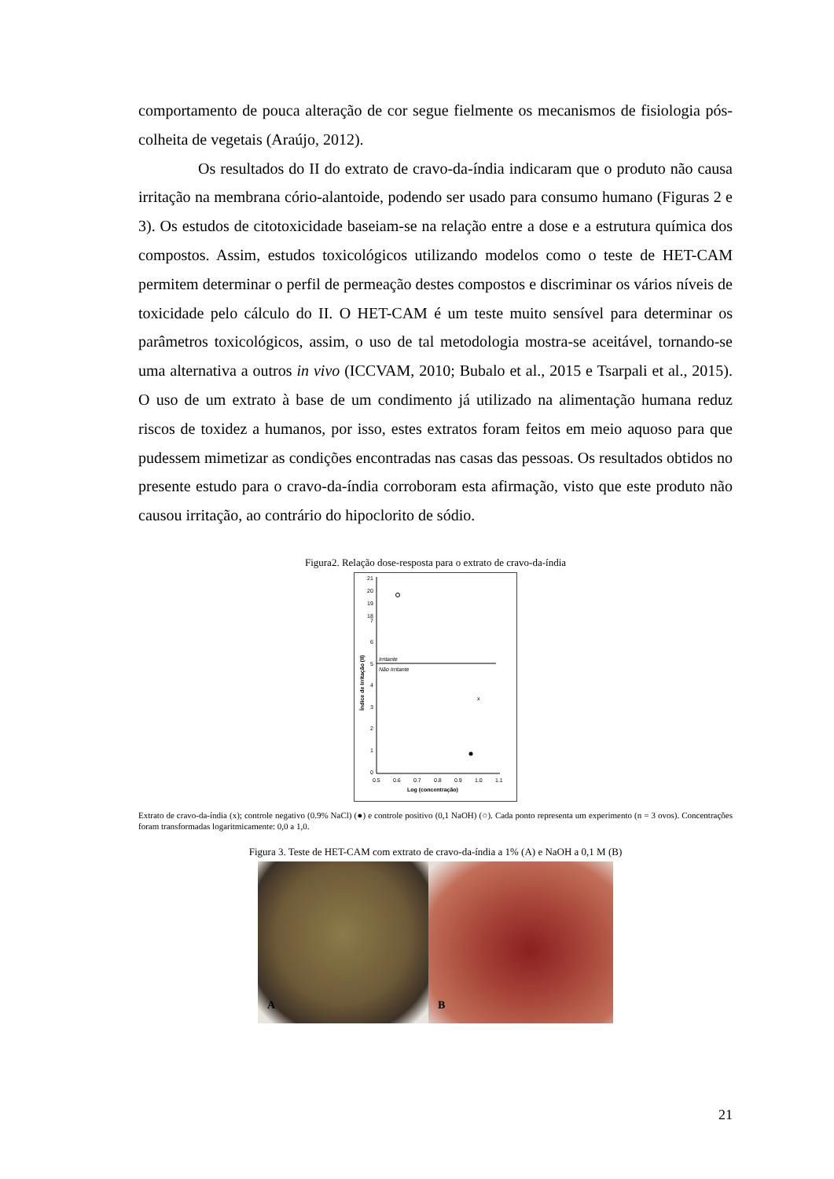comportamento de pouca alteração de cor segue fielmente os mecanismos de fisiologia pós-colheita de vegetais (Araújo, 2012).
Os resultados do II do extrato de cravo-da-índia indicaram que o produto não causa irritação na membrana cório-alantoide, podendo ser usado para consumo humano (Figuras 2 e 3). Os estudos de citotoxicidade baseiam-se na relação entre a dose e a estrutura química dos compostos. Assim, estudos toxicológicos utilizando modelos como o teste de HET-CAM permitem determinar o perfil de permeação destes compostos e discriminar os vários níveis de toxicidade pelo cálculo do II. O HET-CAM é um teste muito sensível para determinar os parâmetros toxicológicos, assim, o uso de tal metodologia mostra-se aceitável, tornando-se uma alternativa a outros in vivo (ICCVAM, 2010; Bubalo et al., 2015 e Tsarpali et al., 2015). O uso de um extrato à base de um condimento já utilizado na alimentação humana reduz riscos de toxidez a humanos, por isso, estes extratos foram feitos em meio aquoso para que pudessem mimetizar as condições encontradas nas casas das pessoas. Os resultados obtidos no presente estudo para o cravo-da-índia corroboram esta afirmação, visto que este produto não causou irritação, ao contrário do hipoclorito de sódio.
Figura2. Relação dose-resposta para o extrato de cravo-da-índia
21
20
19
18
7
6
5
4
3
2
1
0
Irritante
Não Irritante
x
0.5
0.6
0.7
0.8
0.9
1.0
1.1
Log (concentração)
Índice de Irritação (II)
Extrato de cravo-da-índia (x); controle negativo (0.9% NaCl) (●) e controle positivo (0,1 NaOH) (○). Cada ponto representa um experimento (n = 3 ovos). Concentrações foram transformadas logaritmicamente: 0,0 a 1,0.
Figura 3. Teste de HET-CAM com extrato de cravo-da-índia a 1% (A) e NaOH a 0,1 M (B)
A
B
21